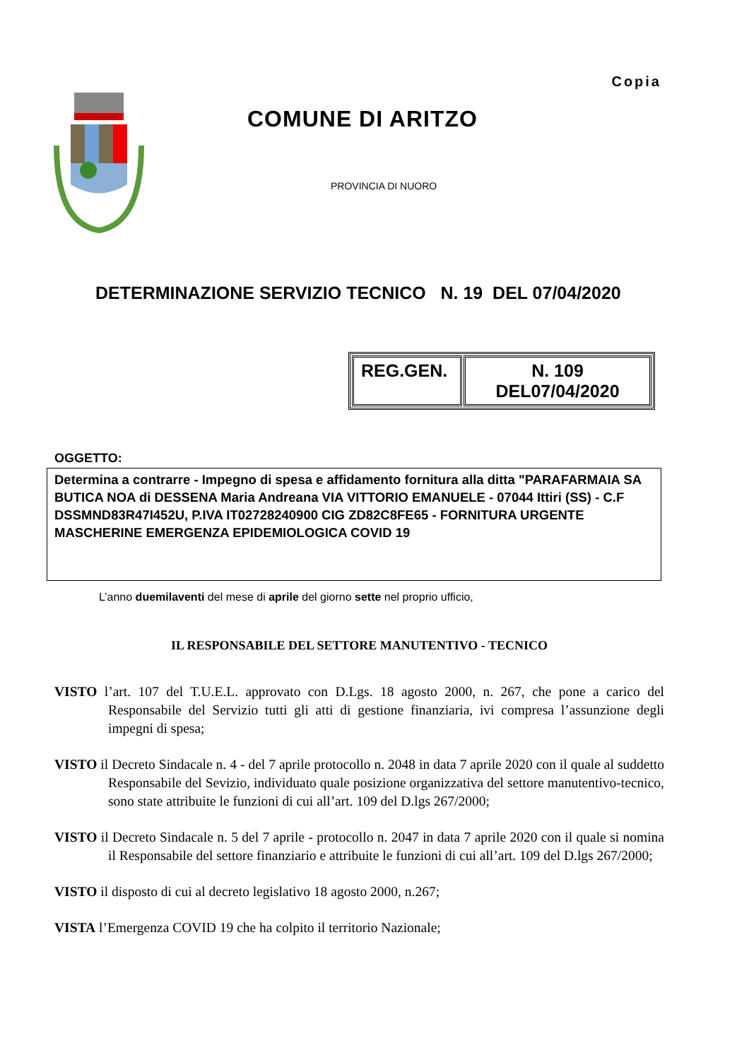Copia
COMUNE DI ARITZO
PROVINCIA DI NUORO
DETERMINAZIONE SERVIZIO TECNICO N. 19 DEL 07/04/2020
| REG.GEN. | N. 109 DEL07/04/2020 |
OGGETTO:
Determina a contrarre - Impegno di spesa e affidamento fornitura alla ditta "PARAFARMAIA SA BUTICA NOA di DESSENA Maria Andreana VIA VITTORIO EMANUELE - 07044 Ittiri (SS) - C.F DSSMND83R47I452U, P.IVA IT02728240900 CIG ZD82C8FE65 - FORNITURA URGENTE MASCHERINE EMERGENZA EPIDEMIOLOGICA COVID 19
L’anno duemilaventi del mese di aprile del giorno sette nel proprio ufficio,
IL RESPONSABILE DEL SETTORE MANUTENTIVO - TECNICO
VISTO l’art. 107 del T.U.E.L. approvato con D.Lgs. 18 agosto 2000, n. 267, che pone a carico del Responsabile del Servizio tutti gli atti di gestione finanziaria, ivi compresa l’assunzione degli impegni di spesa;
VISTO il Decreto Sindacale n. 4 - del 7 aprile protocollo n. 2048 in data 7 aprile 2020 con il quale al suddetto Responsabile del Sevizio, individuato quale posizione organizzativa del settore manutentivo-tecnico, sono state attribuite le funzioni di cui all’art. 109 del D.lgs 267/2000;
VISTO il Decreto Sindacale n. 5 del 7 aprile - protocollo n. 2047 in data 7 aprile 2020 con il quale si nomina il Responsabile del settore finanziario e attribuite le funzioni di cui all’art. 109 del D.lgs 267/2000;
VISTO il disposto di cui al decreto legislativo 18 agosto 2000, n.267;
VISTA l’Emergenza COVID 19 che ha colpito il territorio Nazionale;